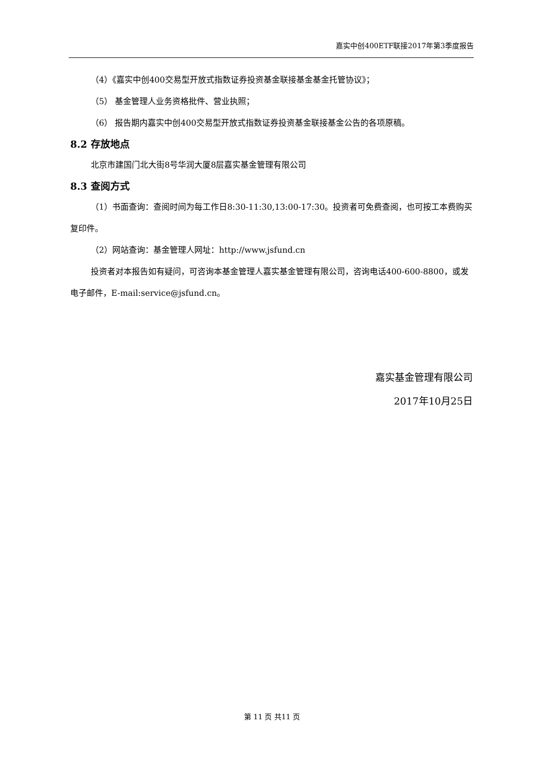嘉实中创400ETF联接2017年第3季度报告
（4）《嘉实中创400交易型开放式指数证券投资基金联接基金基金托管协议》；
（5） 基金管理人业务资格批件、营业执照；
（6） 报告期内嘉实中创400交易型开放式指数证券投资基金联接基金公告的各项原稿。
8.2 存放地点
北京市建国门北大街8号华润大厦8层嘉实基金管理有限公司
8.3 查阅方式
（1）书面查询：查阅时间为每工作日8:30-11:30,13:00-17:30。投资者可免费查阅，也可按工本费购买复印件。
（2）网站查询：基金管理人网址：http://www.jsfund.cn
投资者对本报告如有疑问，可咨询本基金管理人嘉实基金管理有限公司，咨询电话400-600-8800，或发电子邮件，E-mail:service@jsfund.cn。
嘉实基金管理有限公司
2017年10月25日
第 11 页 共11 页